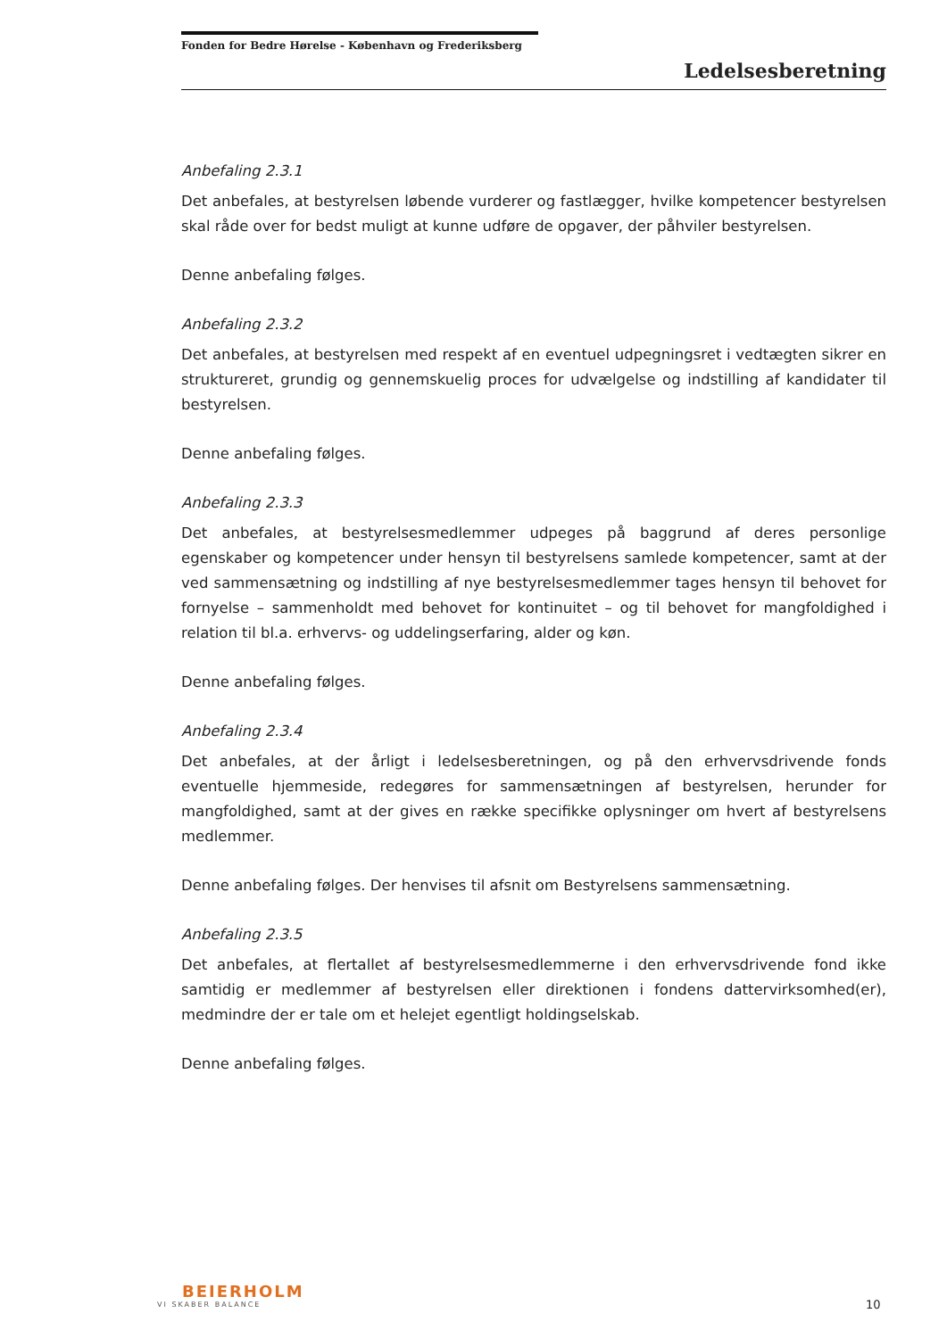Fonden for Bedre Hørelse - København og Frederiksberg
Ledelsesberetning
Anbefaling 2.3.1
Det anbefales, at bestyrelsen løbende vurderer og fastlægger, hvilke kompetencer bestyrelsen skal råde over for bedst muligt at kunne udføre de opgaver, der påhviler bestyrelsen.
Denne anbefaling følges.
Anbefaling 2.3.2
Det anbefales, at bestyrelsen med respekt af en eventuel udpegningsret i vedtægten sikrer en struktureret, grundig og gennemskuelig proces for udvælgelse og indstilling af kandidater til bestyrelsen.
Denne anbefaling følges.
Anbefaling 2.3.3
Det anbefales, at bestyrelsesmedlemmer udpeges på baggrund af deres personlige egenskaber og kompetencer under hensyn til bestyrelsens samlede kompetencer, samt at der ved sammensætning og indstilling af nye bestyrelsesmedlemmer tages hensyn til behovet for fornyelse – sammenholdt med behovet for kontinuitet – og til behovet for mangfoldighed i relation til bl.a. erhvervs- og uddelingserfaring, alder og køn.
Denne anbefaling følges.
Anbefaling 2.3.4
Det anbefales, at der årligt i ledelsesberetningen, og på den erhvervsdrivende fonds eventuelle hjemmeside, redegøres for sammensætningen af bestyrelsen, herunder for mangfoldighed, samt at der gives en række specifikke oplysninger om hvert af bestyrelsens medlemmer.
Denne anbefaling følges. Der henvises til afsnit om Bestyrelsens sammensætning.
Anbefaling 2.3.5
Det anbefales, at flertallet af bestyrelsesmedlemmerne i den erhvervsdrivende fond ikke samtidig er medlemmer af bestyrelsen eller direktionen i fondens dattervirksomhed(er), medmindre der er tale om et helejet egentligt holdingselskab.
Denne anbefaling følges.
BEIERHOLM
VI SKABER BALANCE
10